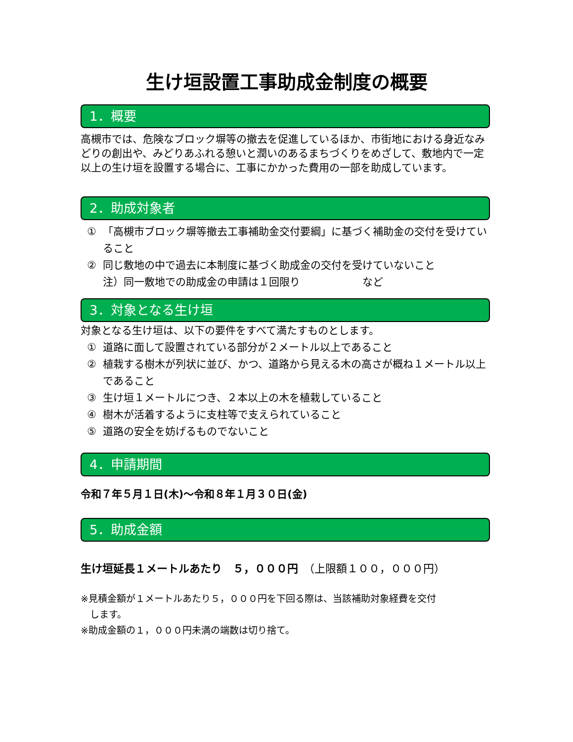生け垣設置工事助成金制度の概要
1．概要
高槻市では、危険なブロック塀等の撤去を促進しているほか、市街地における身近なみどりの創出や、みどりあふれる憩いと潤いのあるまちづくりをめざして、敷地内で一定以上の生け垣を設置する場合に、工事にかかった費用の一部を助成しています。
2．助成対象者
① 「高槻市ブロック塀等撤去工事補助金交付要綱」に基づく補助金の交付を受けていること
② 同じ敷地の中で過去に本制度に基づく助成金の交付を受けていないこと
注）同一敷地での助成金の申請は１回限り　　　　　　など
3．対象となる生け垣
対象となる生け垣は、以下の要件をすべて満たすものとします。
① 道路に面して設置されている部分が２メートル以上であること
② 植栽する樹木が列状に並び、かつ、道路から見える木の高さが概ね１メートル以上であること
③ 生け垣１メートルにつき、２本以上の木を植栽していること
④ 樹木が活着するように支柱等で支えられていること
⑤ 道路の安全を妨げるものでないこと
4．申請期間
令和７年５月１日(木)～令和８年１月３０日(金)
5．助成金額
生け垣延長１メートルあたり　５，０００円　（上限額１００，０００円）
※見積金額が１メートルあたり５，０００円を下回る際は、当該補助対象経費を交付
　します。
※助成金額の１，０００円未満の端数は切り捨て。